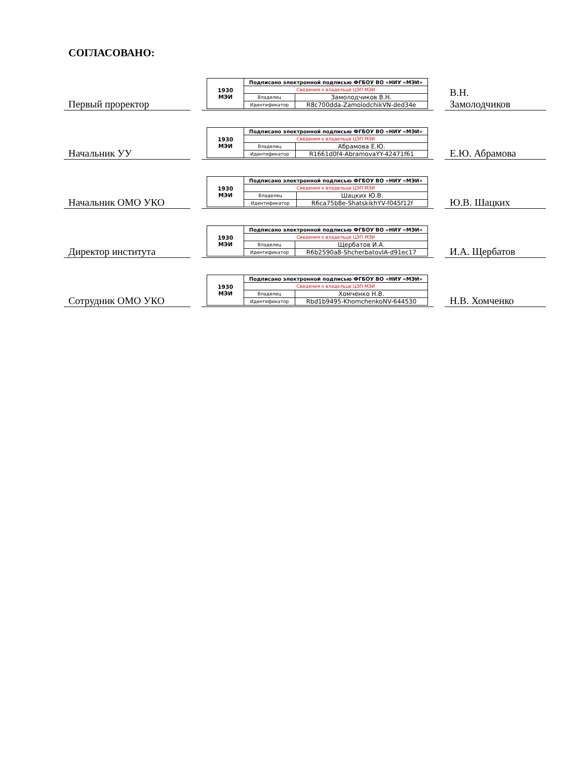СОГЛАСОВАНО:
Первый проректор
| 1930 МЭИ | Подписано электронной подписью ФГБОУ ВО «НИУ «МЭИ» | |
| | Сведения о владельце ЦЭП МЭИ | |
| | Владелец | Замолодчиков В.Н. |
| | Идентификатор | R8c700dda-ZamolodchikVN-ded34e |
В.Н.
Замолодчиков
Начальник УУ
| 1930 МЭИ | Подписано электронной подписью ФГБОУ ВО «НИУ «МЭИ» | |
| | Сведения о владельце ЦЭП МЭИ | |
| | Владелец | Абрамова Е.Ю. |
| | Идентификатор | R1661d0f4-AbramovaYY-42471f61 |
Е.Ю. Абрамова
Начальник ОМО УКО
| 1930 МЭИ | Подписано электронной подписью ФГБОУ ВО «НИУ «МЭИ» | |
| | Сведения о владельце ЦЭП МЭИ | |
| | Владелец | Шацких Ю.В. |
| | Идентификатор | R6ca75b8e-ShatskikhYV-f045f12f |
Ю.В. Шацких
Директор института
| 1930 МЭИ | Подписано электронной подписью ФГБОУ ВО «НИУ «МЭИ» | |
| | Сведения о владельце ЦЭП МЭИ | |
| | Владелец | Щербатов И.А. |
| | Идентификатор | R6b2590a8-ShcherbatovIA-d91ec17 |
И.А. Щербатов
Сотрудник ОМО УКО
| 1930 МЭИ | Подписано электронной подписью ФГБОУ ВО «НИУ «МЭИ» | |
| | Сведения о владельце ЦЭП МЭИ | |
| | Владелец | Хомченко Н.В. |
| | Идентификатор | Rbd1b9495-KhomchenkoNV-644530 |
Н.В. Хомченко